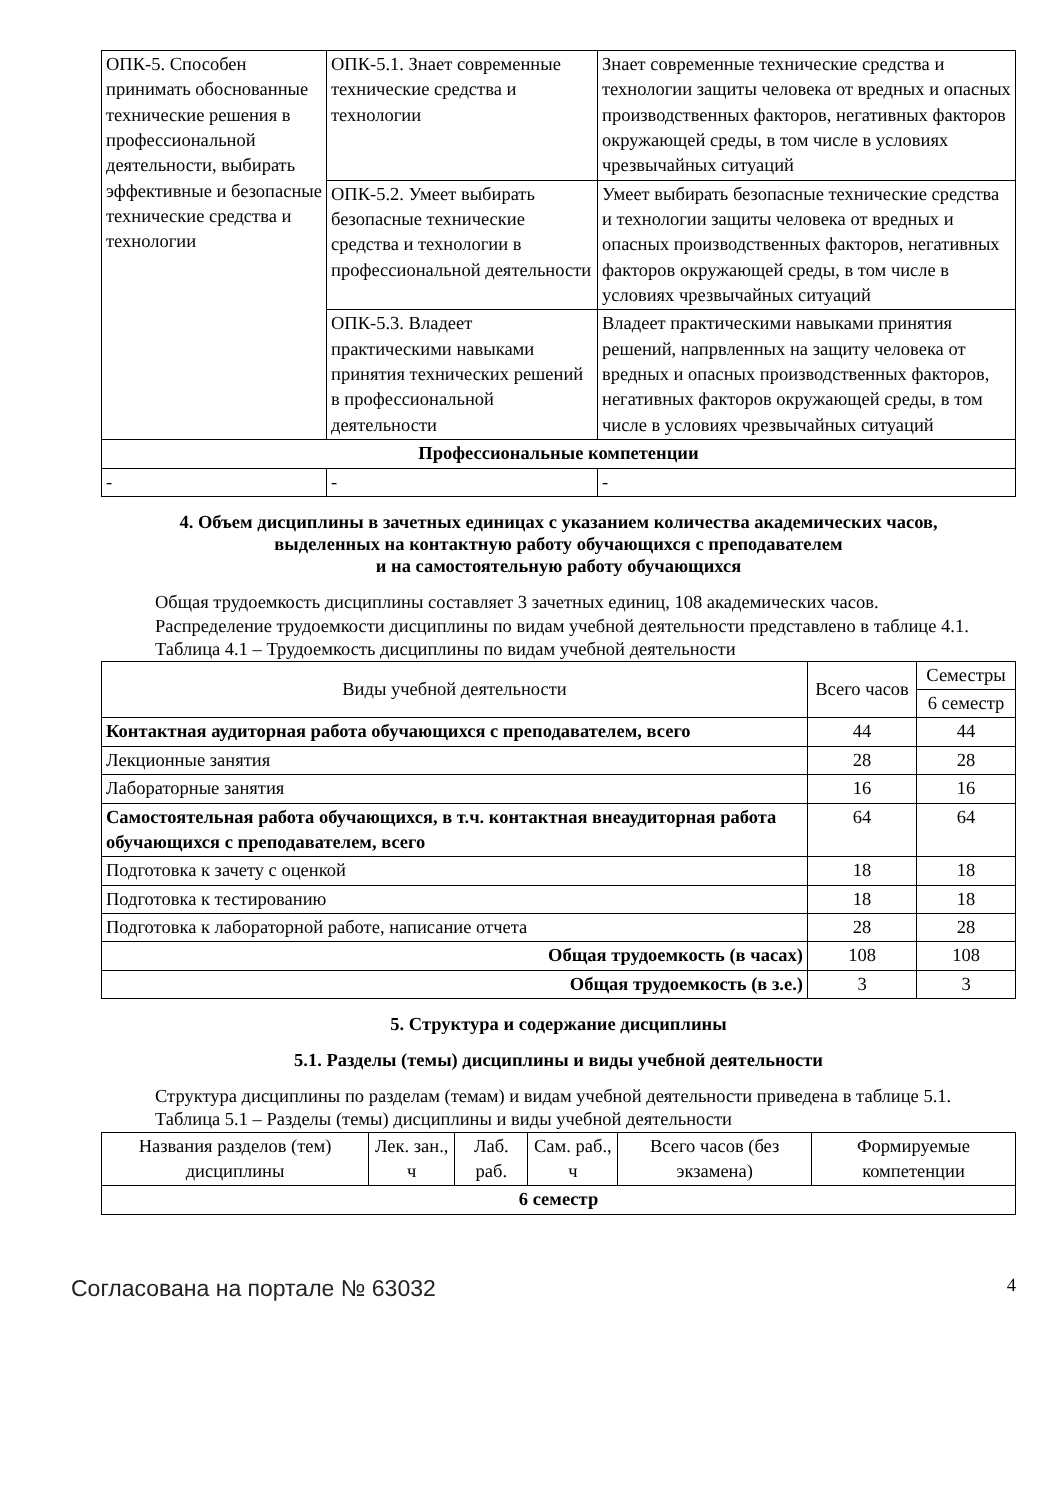| ОПК-5. Способен принимать обоснованные технические решения в профессиональной деятельности, выбирать эффективные и безопасные технические средства и технологии | ОПК-5.1. Знает современные технические средства и технологии | Знает современные технические средства и технологии защиты человека от вредных и опасных производственных факторов, негативных факторов окружающей среды, в том числе в условиях чрезвычайных ситуаций |
| | ОПК-5.2. Умеет выбирать безопасные технические средства и технологии в профессиональной деятельности | Умеет выбирать безопасные технические средства и технологии защиты человека от вредных и опасных производственных факторов, негативных факторов окружающей среды, в том числе в условиях чрезвычайных ситуаций |
| | ОПК-5.3. Владеет практическими навыками принятия технических решений в профессиональной деятельности | Владеет практическими навыками принятия решений, напрвленных на защиту человека от вредных и опасных производственных факторов, негативных факторов окружающей среды, в том числе в условиях чрезвычайных ситуаций |
| Профессиональные компетенции | | |
| - | - | - |
4. Объем дисциплины в зачетных единицах с указанием количества академических часов,
выделенных на контактную работу обучающихся с преподавателем
и на самостоятельную работу обучающихся
Общая трудоемкость дисциплины составляет 3 зачетных единиц, 108 академических часов.
Распределение трудоемкости дисциплины по видам учебной деятельности представлено в таблице 4.1.
Таблица 4.1 – Трудоемкость дисциплины по видам учебной деятельности
| Виды учебной деятельности | Всего часов | Семестры |
| | | 6 семестр |
| Контактная аудиторная работа обучающихся с преподавателем, всего | 44 | 44 |
| Лекционные занятия | 28 | 28 |
| Лабораторные занятия | 16 | 16 |
| Самостоятельная работа обучающихся, в т.ч. контактная внеаудиторная работа обучающихся с преподавателем, всего | 64 | 64 |
| Подготовка к зачету с оценкой | 18 | 18 |
| Подготовка к тестированию | 18 | 18 |
| Подготовка к лабораторной работе, написание отчета | 28 | 28 |
| Общая трудоемкость (в часах) | 108 | 108 |
| Общая трудоемкость (в з.е.) | 3 | 3 |
5. Структура и содержание дисциплины
5.1. Разделы (темы) дисциплины и виды учебной деятельности
Структура дисциплины по разделам (темам) и видам учебной деятельности приведена в таблице 5.1.
Таблица 5.1 – Разделы (темы) дисциплины и виды учебной деятельности
| Названия разделов (тем) дисциплины | Лек. зан., ч | Лаб. раб. | Сам. раб., ч | Всего часов (без экзамена) | Формируемые компетенции |
| 6 семестр | | | | | |
Согласована на портале № 63032 4